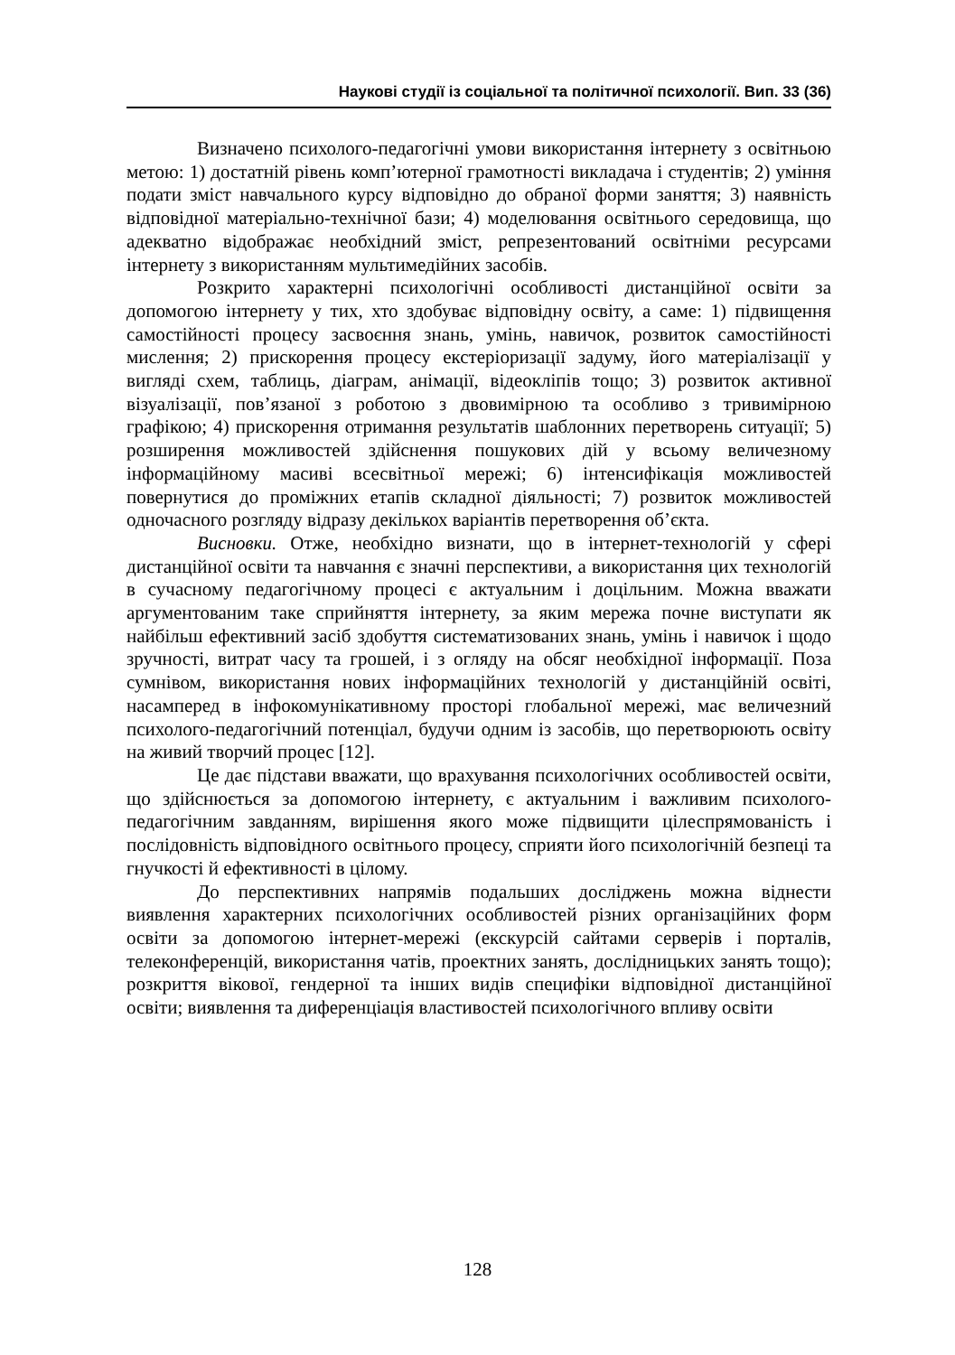Наукові студії із соціальної та політичної психології. Вип. 33 (36)
Визначено психолого-педагогічні умови використання інтернету з освітньою метою: 1) достатній рівень комп’ютерної грамотності викладача і студентів; 2) уміння подати зміст навчального курсу відповідно до обраної форми заняття; 3) наявність відповідної матеріально-технічної бази; 4) моделювання освітнього середовища, що адекватно відображає необхідний зміст, репрезентований освітніми ресурсами інтернету з використанням мультимедійних засобів.
Розкрито характерні психологічні особливості дистанційної освіти за допомогою інтернету у тих, хто здобуває відповідну освіту, а саме: 1) підвищення самостійності процесу засвоєння знань, умінь, навичок, розвиток самостійності мислення; 2) прискорення процесу екстеріоризації задуму, його матеріалізації у вигляді схем, таблиць, діаграм, анімації, відеокліпів тощо; 3) розвиток активної візуалізації, пов’язаної з роботою з двовимірною та особливо з тривимірною графікою; 4) прискорення отримання результатів шаблонних перетворень ситуації; 5) розширення можливостей здійснення пошукових дій у всьому величезному інформаційному масиві всесвітньої мережі; 6) інтенсифікація можливостей повернутися до проміжних етапів складної діяльності; 7) розвиток можливостей одночасного розгляду відразу декількох варіантів перетворення об’єкта.
Висновки. Отже, необхідно визнати, що в інтернет-технологій у сфері дистанційної освіти та навчання є значні перспективи, а використання цих технологій в сучасному педагогічному процесі є актуальним і доцільним. Можна вважати аргументованим таке сприйняття інтернету, за яким мережа почне виступати як найбільш ефективний засіб здобуття систематизованих знань, умінь і навичок і щодо зручності, витрат часу та грошей, і з огляду на обсяг необхідної інформації. Поза сумнівом, використання нових інформаційних технологій у дистанційній освіті, насамперед в інфокомунікативному просторі глобальної мережі, має величезний психолого-педагогічний потенціал, будучи одним із засобів, що перетворюють освіту на живий творчий процес [12].
Це дає підстави вважати, що врахування психологічних особливостей освіти, що здійснюється за допомогою інтернету, є актуальним і важливим психолого-педагогічним завданням, вирішення якого може підвищити цілеспрямованість і послідовність відповідного освітнього процесу, сприяти його психологічній безпеці та гнучкості й ефективності в цілому.
До перспективних напрямів подальших досліджень можна віднести виявлення характерних психологічних особливостей різних організаційних форм освіти за допомогою інтернет-мережі (екскурсій сайтами серверів і порталів, телеконференцій, використання чатів, проектних занять, дослідницьких занять тощо); розкриття вікової, гендерної та інших видів специфіки відповідної дистанційної освіти; виявлення та диференціація властивостей психологічного впливу освіти
128